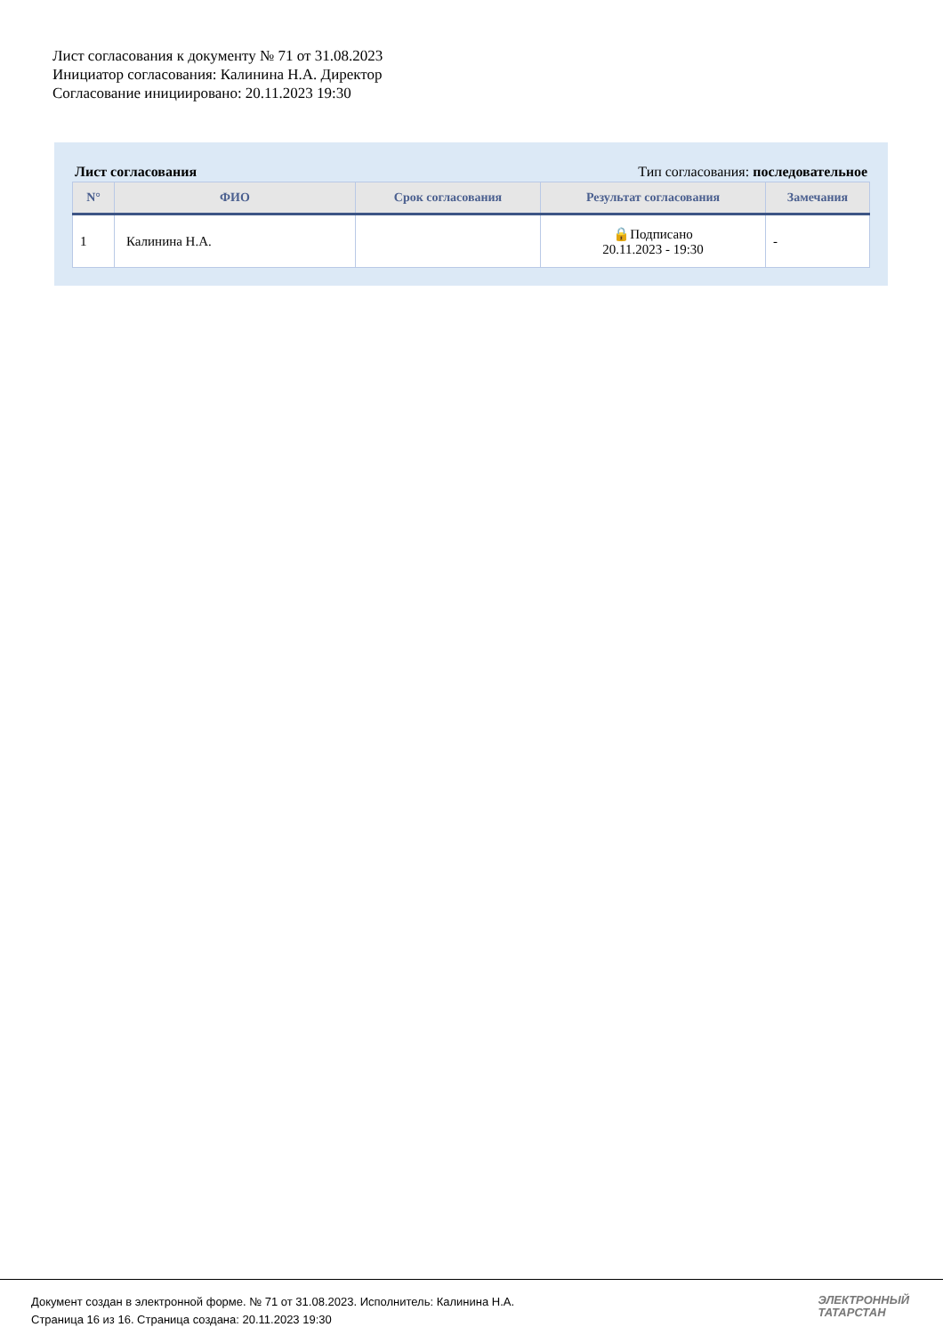Лист согласования к документу № 71 от 31.08.2023
Инициатор согласования: Калинина Н.А. Директор
Согласование инициировано: 20.11.2023 19:30
Лист согласования Тип согласования: последовательное
| N° | ФИО | Срок согласования | Результат согласования | Замечания |
| --- | --- | --- | --- | --- |
| 1 | Калинина Н.А. | | 🔒Подписано 20.11.2023 - 19:30 | - |
Документ создан в электронной форме. № 71 от 31.08.2023. Исполнитель: Калинина Н.А.
Страница 16 из 16. Страница создана: 20.11.2023 19:30
ЭЛЕКТРОННЫЙ
ТАТАРСТАН